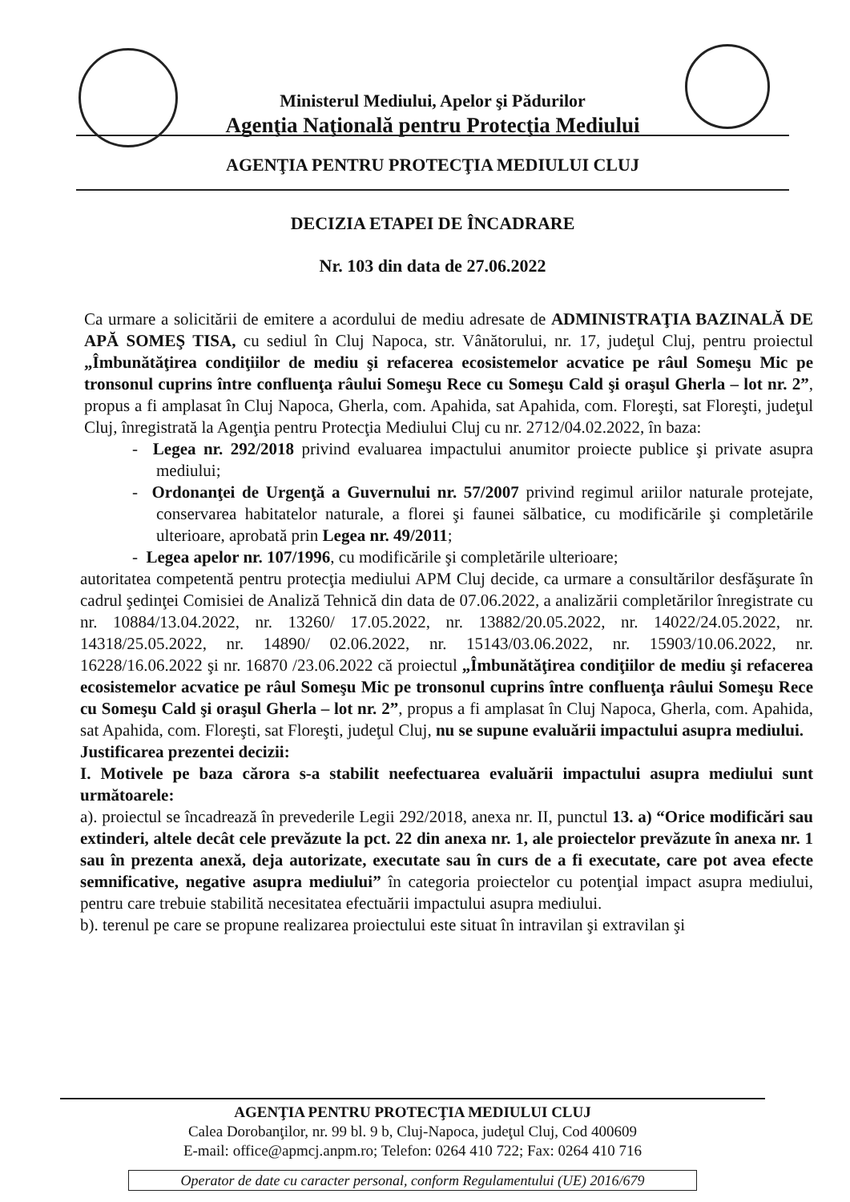Ministerul Mediului, Apelor şi Pădurilor
Agenţia Naţională pentru Protecţia Mediului
AGENŢIA PENTRU PROTECŢIA MEDIULUI CLUJ
DECIZIA ETAPEI DE ÎNCADRARE
Nr. 103 din data de 27.06.2022
Ca urmare a solicitării de emitere a acordului de mediu adresate de ADMINISTRAŢIA BAZINALĂ DE APĂ SOMEŞ TISA, cu sediul în Cluj Napoca, str. Vânătorului, nr. 17, judeţul Cluj, pentru proiectul „Îmbunătăţirea condiţiilor de mediu şi refacerea ecosistemelor acvatice pe râul Someşu Mic pe tronsonul cuprins între confluenţa râului Someşu Rece cu Someşu Cald şi oraşul Gherla – lot nr. 2”, propus a fi amplasat în Cluj Napoca, Gherla, com. Apahida, sat Apahida, com. Floreşti, sat Floreşti, judeţul Cluj, înregistrată la Agenţia pentru Protecţia Mediului Cluj cu nr. 2712/04.02.2022, în baza:
- Legea nr. 292/2018 privind evaluarea impactului anumitor proiecte publice şi private asupra mediului;
- Ordonanţei de Urgenţă a Guvernului nr. 57/2007 privind regimul ariilor naturale protejate, conservarea habitatelor naturale, a florei şi faunei sălbatice, cu modificările şi completările ulterioare, aprobată prin Legea nr. 49/2011;
- Legea apelor nr. 107/1996, cu modificările şi completările ulterioare;
autoritatea competentă pentru protecţia mediului APM Cluj decide, ca urmare a consultărilor desfăşurate în cadrul şedinţei Comisiei de Analiză Tehnică din data de 07.06.2022, a analizării completărilor înregistrate cu nr. 10884/13.04.2022, nr. 13260/ 17.05.2022, nr. 13882/20.05.2022, nr. 14022/24.05.2022, nr. 14318/25.05.2022, nr. 14890/ 02.06.2022, nr. 15143/03.06.2022, nr. 15903/10.06.2022, nr. 16228/16.06.2022 şi nr. 16870 /23.06.2022 că proiectul „Îmbunătăţirea condiţiilor de mediu şi refacerea ecosistemelor acvatice pe râul Someşu Mic pe tronsonul cuprins între confluenţa râului Someşu Rece cu Someşu Cald şi oraşul Gherla – lot nr. 2”, propus a fi amplasat în Cluj Napoca, Gherla, com. Apahida, sat Apahida, com. Floreşti, sat Floreşti, judeţul Cluj, nu se supune evaluării impactului asupra mediului.
Justificarea prezentei decizii:
I. Motivele pe baza cărora s-a stabilit neefectuarea evaluării impactului asupra mediului sunt următoarele:
a). proiectul se încadrează în prevederile Legii 292/2018, anexa nr. II, punctul 13. a) “Orice modificări sau extinderi, altele decât cele prevăzute la pct. 22 din anexa nr. 1, ale proiectelor prevăzute în anexa nr. 1 sau în prezenta anexă, deja autorizate, executate sau în curs de a fi executate, care pot avea efecte semnificative, negative asupra mediului” în categoria proiectelor cu potenţial impact asupra mediului, pentru care trebuie stabilită necesitatea efectuării impactului asupra mediului.
b). terenul pe care se propune realizarea proiectului este situat în intravilan şi extravilan şi
AGENŢIA PENTRU PROTECŢIA MEDIULUI CLUJ
Calea Dorobanţilor, nr. 99 bl. 9 b, Cluj-Napoca, judeţul Cluj, Cod 400609
E-mail: office@apmcj.anpm.ro; Telefon: 0264 410 722; Fax: 0264 410 716
Operator de date cu caracter personal, conform Regulamentului (UE) 2016/679